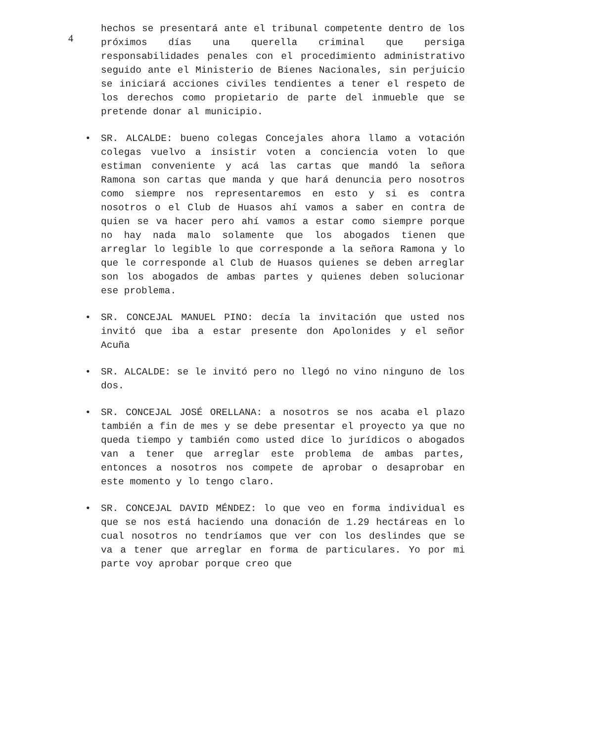4
hechos se presentará ante el tribunal competente dentro de los próximos días una querella criminal que persiga responsabilidades penales con el procedimiento administrativo seguido ante el Ministerio de Bienes Nacionales, sin perjuicio se iniciará acciones civiles tendientes a tener el respeto de los derechos como propietario de parte del inmueble que se pretende donar al municipio.
• SR. ALCALDE: bueno colegas Concejales ahora llamo a votación colegas vuelvo a insistir voten a conciencia voten lo que estiman conveniente y acá las cartas que mandó la señora Ramona son cartas que manda y que hará denuncia pero nosotros como siempre nos representaremos en esto y si es contra nosotros o el Club de Huasos ahí vamos a saber en contra de quien se va hacer pero ahí vamos a estar como siempre porque no hay nada malo solamente que los abogados tienen que arreglar lo legible lo que corresponde a la señora Ramona y lo que le corresponde al Club de Huasos quienes se deben arreglar son los abogados de ambas partes y quienes deben solucionar ese problema.
• SR. CONCEJAL MANUEL PINO: decía la invitación que usted nos invitó que iba a estar presente don Apolonides y el señor Acuña
• SR. ALCALDE: se le invitó pero no llegó no vino ninguno de los dos.
• SR. CONCEJAL JOSÉ ORELLANA: a nosotros se nos acaba el plazo también a fin de mes y se debe presentar el proyecto ya que no queda tiempo y también como usted dice lo jurídicos o abogados van a tener que arreglar este problema de ambas partes, entonces a nosotros nos compete de aprobar o desaprobar en este momento y lo tengo claro.
• SR. CONCEJAL DAVID MÉNDEZ: lo que veo en forma individual es que se nos está haciendo una donación de 1.29 hectáreas en lo cual nosotros no tendríamos que ver con los deslindes que se va a tener que arreglar en forma de particulares. Yo por mi parte voy aprobar porque creo que